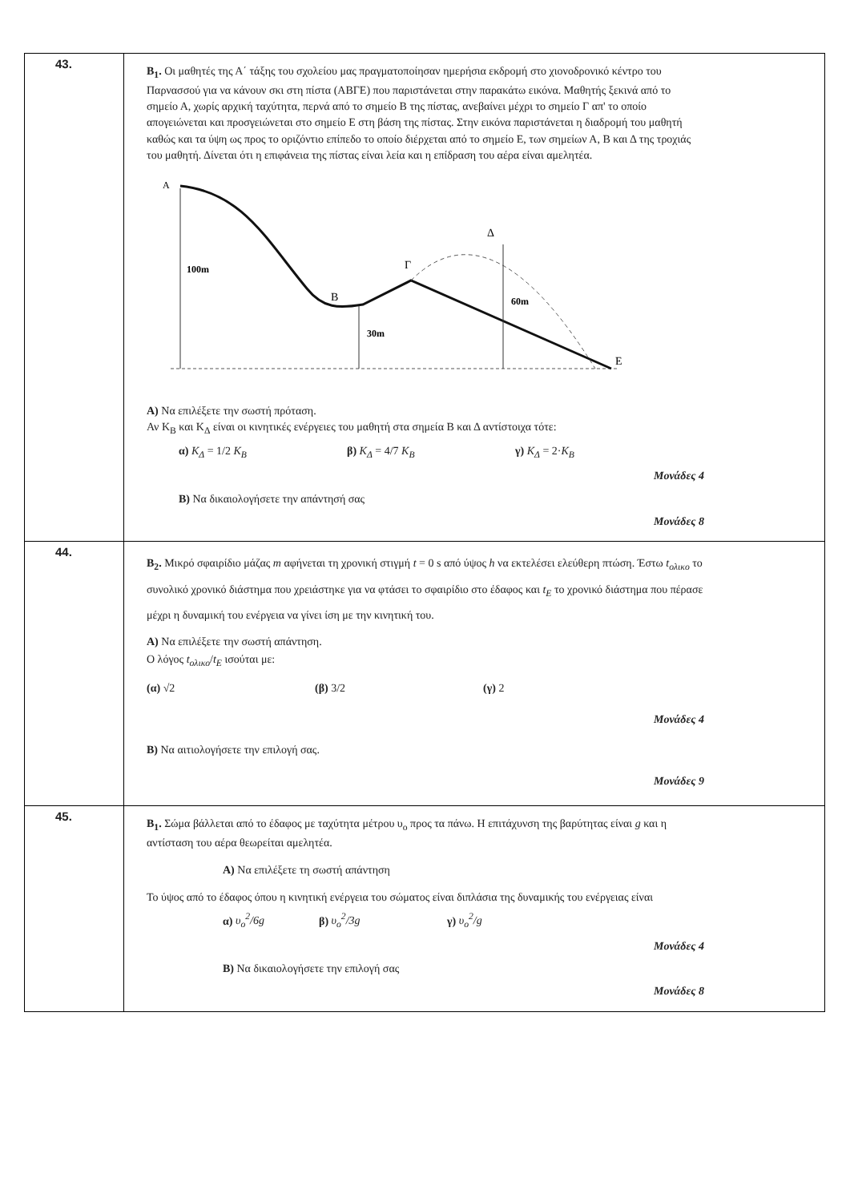| 43. | Β<sub>1</sub>. Οι μαθητές της Α΄ τάξης του σχολείου μας πραγματοποίησαν ημερήσια εκδρομή στο χιονοδρονικό κέντρο του Παρνασσού για να κάνουν σκι στη πίστα (ΑΒΓΕ) που παριστάνεται στην παρακάτω εικόνα. Μαθητής ξεκινά από το σημείο Α, χωρίς αρχική ταχύτητα, περνά από το σημείο Β της πίστας, ανεβαίνει μέχρι το σημείο Γ απ' το οποίο απογειώνεται και προσγειώνεται στο σημείο Ε στη βάση της πίστας. Στην εικόνα παριστάνεται η διαδρομή του μαθητή καθώς και τα ύψη ως προς το οριζόντιο επίπεδο το οποίο διέρχεται από το σημείο Ε, των σημείων Α, Β και Δ της τροχιάς του μαθητή. Δίνεται ότι η επιφάνεια της πίστας είναι λεία και η επίδραση του αέρα είναι αμελητέα. Α 100m Β 30m Γ Δ 60m Ε Α) Να επιλέξετε την σωστή πρόταση. Αν Κ<sub>Β</sub> και Κ<sub>Δ</sub> είναι οι κινητικές ενέργειες του μαθητή στα σημεία Β και Δ αντίστοιχα τότε: α) K<sub>Δ</sub> = 1/2 K<sub>B</sub> β) K<sub>Δ</sub> = 4/7 K<sub>B</sub> γ) K<sub>Δ</sub> = 2· K<sub>B</sub> Μονάδες 4 Β) Να δικαιολογήσετε την απάντησή σας Μονάδες 8 |
| 44. | Β<sub>2</sub>. Μικρό σφαιρίδιο μάζας m αφήνεται τη χρονική στιγμή t = 0 s από ύψος h να εκτελέσει ελεύθερη πτώση. Έστω t<sub>ολικο</sub> το συνολικό χρονικό διάστημα που χρειάστηκε για να φτάσει το σφαιρίδιο στο έδαφος και t<sub>E</sub> το χρονικό διάστημα που πέρασε μέχρι η δυναμική του ενέργεια να γίνει ίση με την κινητική του. Α) Να επιλέξετε την σωστή απάντηση. Ο λόγος t<sub>ολικο</sub> / t<sub>E</sub> ισούται με: (α) √2 (β) 3/2 (γ) 2 Μονάδες 4 Β) Να αιτιολογήσετε την επιλογή σας. Μονάδες 9 |
| 45. | Β<sub>1</sub>. Σώμα βάλλεται από το έδαφος με ταχύτητα μέτρου υ<sub>ο</sub> προς τα πάνω. Η επιτάχυνση της βαρύτητας είναι g και η αντίσταση του αέρα θεωρείται αμελητέα. Α) Να επιλέξετε τη σωστή απάντηση Το ύψος από το έδαφος όπου η κινητική ενέργεια του σώματος είναι διπλάσια της δυναμικής του ενέργειας είναι α) υ<sub>ο</sub><sup>2</sup>/6g β) υ<sub>ο</sub><sup>2</sup>/3g γ) υ<sub>ο</sub><sup>2</sup>/g Μονάδες 4 Β) Να δικαιολογήσετε την επιλογή σας Μονάδες 8 |